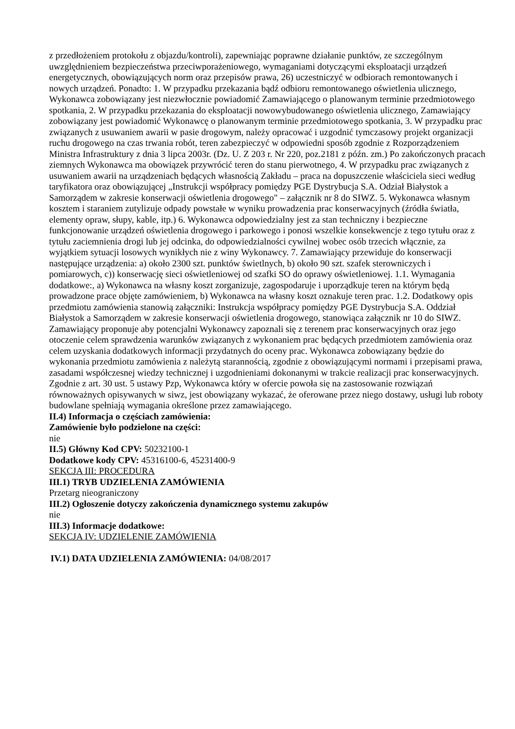z przedłożeniem protokołu z objazdu/kontroli), zapewniając poprawne działanie punktów, ze szczególnym uwzględnieniem bezpieczeństwa przeciwporażeniowego, wymaganiami dotyczącymi eksploatacji urządzeń energetycznych, obowiązujących norm oraz przepisów prawa, 26) uczestniczyć w odbiorach remontowanych i nowych urządzeń. Ponadto: 1. W przypadku przekazania bądź odbioru remontowanego oświetlenia ulicznego, Wykonawca zobowiązany jest niezwłocznie powiadomić Zamawiającego o planowanym terminie przedmiotowego spotkania, 2. W przypadku przekazania do eksploatacji nowowybudowanego oświetlenia ulicznego, Zamawiający zobowiązany jest powiadomić Wykonawcę o planowanym terminie przedmiotowego spotkania, 3. W przypadku prac związanych z usuwaniem awarii w pasie drogowym, należy opracować i uzgodnić tymczasowy projekt organizacji ruchu drogowego na czas trwania robót, teren zabezpieczyć w odpowiedni sposób zgodnie z Rozporządzeniem Ministra Infrastruktury z dnia 3 lipca 2003r. (Dz. U. Z 203 r. Nr 220, poz.2181 z późn. zm.) Po zakończonych pracach ziemnych Wykonawca ma obowiązek przywrócić teren do stanu pierwotnego, 4. W przypadku prac związanych z usuwaniem awarii na urządzeniach będących własnością Zakładu – praca na dopuszczenie właściciela sieci według taryfikatora oraz obowiązującej „Instrukcji współpracy pomiędzy PGE Dystrybucja S.A. Odział Białystok a Samorządem w zakresie konserwacji oświetlenia drogowego" – załącznik nr 8 do SIWZ. 5. Wykonawca własnym kosztem i staraniem zutylizuje odpady powstałe w wyniku prowadzenia prac konserwacyjnych (źródła światła, elementy opraw, słupy, kable, itp.) 6. Wykonawca odpowiedzialny jest za stan techniczny i bezpieczne funkcjonowanie urządzeń oświetlenia drogowego i parkowego i ponosi wszelkie konsekwencje z tego tytułu oraz z tytułu zaciemnienia drogi lub jej odcinka, do odpowiedzialności cywilnej wobec osób trzecich włącznie, za wyjątkiem sytuacji losowych wynikłych nie z winy Wykonawcy. 7. Zamawiający przewiduje do konserwacji następujące urządzenia: a) około 2300 szt. punktów świetlnych, b) około 90 szt. szafek sterowniczych i pomiarowych, c)) konserwację sieci oświetleniowej od szafki SO do oprawy oświetleniowej. 1.1. Wymagania dodatkowe:, a) Wykonawca na własny koszt zorganizuje, zagospodaruje i uporządkuje teren na którym będą prowadzone prace objęte zamówieniem, b) Wykonawca na własny koszt oznakuje teren prac. 1.2. Dodatkowy opis przedmiotu zamówienia stanowią załączniki: Instrukcja współpracy pomiędzy PGE Dystrybucja S.A. Oddział Białystok a Samorządem w zakresie konserwacji oświetlenia drogowego, stanowiąca załącznik nr 10 do SIWZ. Zamawiający proponuje aby potencjalni Wykonawcy zapoznali się z terenem prac konserwacyjnych oraz jego otoczenie celem sprawdzenia warunków związanych z wykonaniem prac będących przedmiotem zamówienia oraz celem uzyskania dodatkowych informacji przydatnych do oceny prac. Wykonawca zobowiązany będzie do wykonania przedmiotu zamówienia z należytą starannością, zgodnie z obowiązującymi normami i przepisami prawa, zasadami współczesnej wiedzy technicznej i uzgodnieniami dokonanymi w trakcie realizacji prac konserwacyjnych. Zgodnie z art. 30 ust. 5 ustawy Pzp, Wykonawca który w ofercie powoła się na zastosowanie rozwiązań równoważnych opisywanych w siwz, jest obowiązany wykazać, że oferowane przez niego dostawy, usługi lub roboty budowlane spełniają wymagania określone przez zamawiającego.
II.4) Informacja o częściach zamówienia:
Zamówienie było podzielone na części:
nie
II.5) Główny Kod CPV: 50232100-1
Dodatkowe kody CPV: 45316100-6, 45231400-9
SEKCJA III: PROCEDURA
III.1) TRYB UDZIELENIA ZAMÓWIENIA
Przetarg nieograniczony
III.2) Ogłoszenie dotyczy zakończenia dynamicznego systemu zakupów
nie
III.3) Informacje dodatkowe:
SEKCJA IV: UDZIELENIE ZAMÓWIENIA
IV.1) DATA UDZIELENIA ZAMÓWIENIA: 04/08/2017